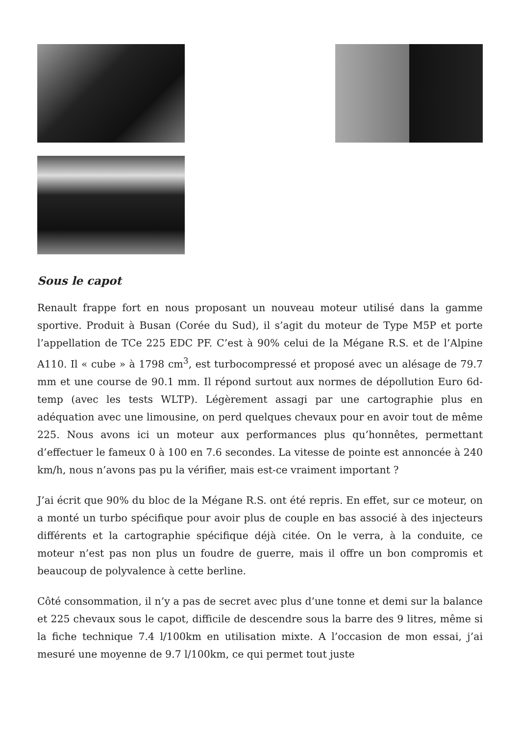Sous le capot
Renault frappe fort en nous proposant un nouveau moteur utilisé dans la gamme sportive. Produit à Busan (Corée du Sud), il s’agit du moteur de Type M5P et porte l’appellation de TCe 225 EDC PF. C’est à 90% celui de la Mégane R.S. et de l’Alpine A110. Il « cube » à 1798 cm<sup>3</sup>, est turbocompressé et proposé avec un alésage de 79.7 mm et une course de 90.1 mm. Il répond surtout aux normes de dépollution Euro 6d-temp (avec les tests WLTP). Légèrement assagi par une cartographie plus en adéquation avec une limousine, on perd quelques chevaux pour en avoir tout de même 225. Nous avons ici un moteur aux performances plus qu’honnêtes, permettant d’effectuer le fameux 0 à 100 en 7.6 secondes. La vitesse de pointe est annoncée à 240 km/h, nous n’avons pas pu la vérifier, mais est-ce vraiment important ?
J’ai écrit que 90% du bloc de la Mégane R.S. ont été repris. En effet, sur ce moteur, on a monté un turbo spécifique pour avoir plus de couple en bas associé à des injecteurs différents et la cartographie spécifique déjà citée. On le verra, à la conduite, ce moteur n’est pas non plus un foudre de guerre, mais il offre un bon compromis et beaucoup de polyvalence à cette berline.
Côté consommation, il n’y a pas de secret avec plus d’une tonne et demi sur la balance et 225 chevaux sous le capot, difficile de descendre sous la barre des 9 litres, même si la fiche technique 7.4 l/100km en utilisation mixte. A l’occasion de mon essai, j’ai mesuré une moyenne de 9.7 l/100km, ce qui permet tout juste